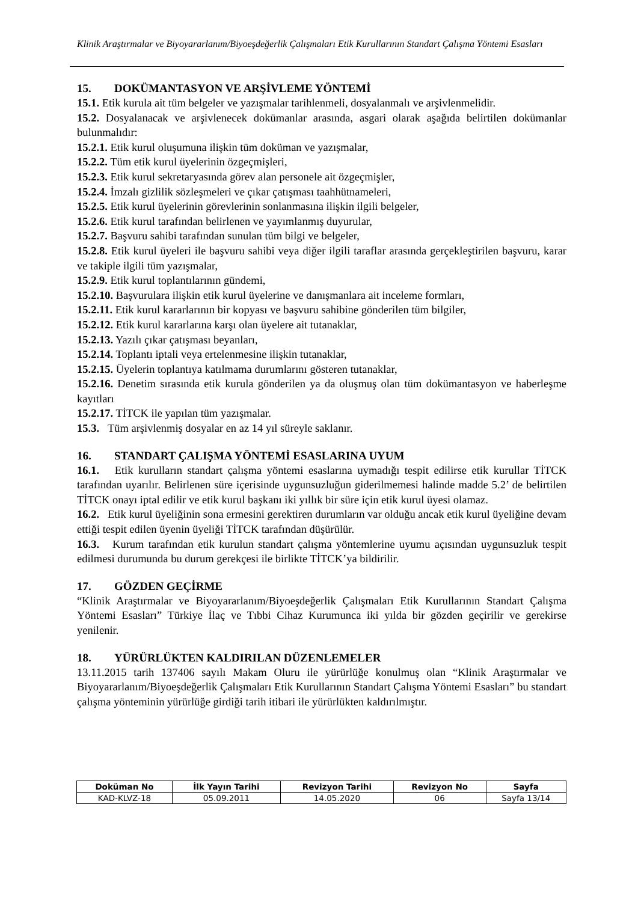Klinik Araştırmalar ve Biyoyararlanım/Biyoeşdeğerlik Çalışmaları Etik Kurullarının Standart Çalışma Yöntemi Esasları
15. DOKÜMANTASYON VE ARŞİVLEME YÖNTEMİ
15.1. Etik kurula ait tüm belgeler ve yazışmalar tarihlenmeli, dosyalanmalı ve arşivlenmelidir.
15.2. Dosyalanacak ve arşivlenecek dokümanlar arasında, asgari olarak aşağıda belirtilen dokümanlar bulunmalıdır:
15.2.1. Etik kurul oluşumuna ilişkin tüm doküman ve yazışmalar,
15.2.2. Tüm etik kurul üyelerinin özgeçmişleri,
15.2.3. Etik kurul sekretaryasında görev alan personele ait özgeçmişler,
15.2.4. İmzalı gizlilik sözleşmeleri ve çıkar çatışması taahhütnameleri,
15.2.5. Etik kurul üyelerinin görevlerinin sonlanmasına ilişkin ilgili belgeler,
15.2.6. Etik kurul tarafından belirlenen ve yayımlanmış duyurular,
15.2.7. Başvuru sahibi tarafından sunulan tüm bilgi ve belgeler,
15.2.8. Etik kurul üyeleri ile başvuru sahibi veya diğer ilgili taraflar arasında gerçekleştirilen başvuru, karar ve takiple ilgili tüm yazışmalar,
15.2.9. Etik kurul toplantılarının gündemi,
15.2.10. Başvurulara ilişkin etik kurul üyelerine ve danışmanlara ait inceleme formları,
15.2.11. Etik kurul kararlarının bir kopyası ve başvuru sahibine gönderilen tüm bilgiler,
15.2.12. Etik kurul kararlarına karşı olan üyelere ait tutanaklar,
15.2.13. Yazılı çıkar çatışması beyanları,
15.2.14. Toplantı iptali veya ertelenmesine ilişkin tutanaklar,
15.2.15. Üyelerin toplantıya katılmama durumlarını gösteren tutanaklar,
15.2.16. Denetim sırasında etik kurula gönderilen ya da oluşmuş olan tüm dokümantasyon ve haberleşme kayıtları
15.2.17. TİTCK ile yapılan tüm yazışmalar.
15.3. Tüm arşivlenmiş dosyalar en az 14 yıl süreyle saklanır.
16. STANDART ÇALIŞMA YÖNTEMİ ESASLARINA UYUM
16.1. Etik kurulların standart çalışma yöntemi esaslarına uymadığı tespit edilirse etik kurullar TİTCK tarafından uyarılır. Belirlenen süre içerisinde uygunsuzluğun giderilmemesi halinde madde 5.2’ de belirtilen TİTCK onayı iptal edilir ve etik kurul başkanı iki yıllık bir süre için etik kurul üyesi olamaz.
16.2. Etik kurul üyeliğinin sona ermesini gerektiren durumların var olduğu ancak etik kurul üyeliğine devam ettiği tespit edilen üyenin üyeliği TİTCK tarafından düşürülür.
16.3. Kurum tarafından etik kurulun standart çalışma yöntemlerine uyumu açısından uygunsuzluk tespit edilmesi durumunda bu durum gerekçesi ile birlikte TİTCK’ya bildirilir.
17. GÖZDEN GEÇİRME
“Klinik Araştırmalar ve Biyoyararlanım/Biyoeşdeğerlik Çalışmaları Etik Kurullarının Standart Çalışma Yöntemi Esasları” Türkiye İlaç ve Tıbbi Cihaz Kurumunca iki yılda bir gözden geçirilir ve gerekirse yenilenir.
18. YÜRÜRLÜKTEN KALDIRILAN DÜZENLEMELER
13.11.2015 tarih 137406 sayılı Makam Oluru ile yürürlüğe konulmuş olan “Klinik Araştırmalar ve Biyoyararlanım/Biyoeşdeğerlik Çalışmaları Etik Kurullarının Standart Çalışma Yöntemi Esasları” bu standart çalışma yönteminin yürürlüğe girdiği tarih itibari ile yürürlükten kaldırılmıştır.
| Doküman No | İlk Yayın Tarihi | Revizyon Tarihi | Revizyon No | Sayfa |
| --- | --- | --- | --- | --- |
| KAD-KLVZ-18 | 05.09.2011 | 14.05.2020 | 06 | Sayfa 13/14 |